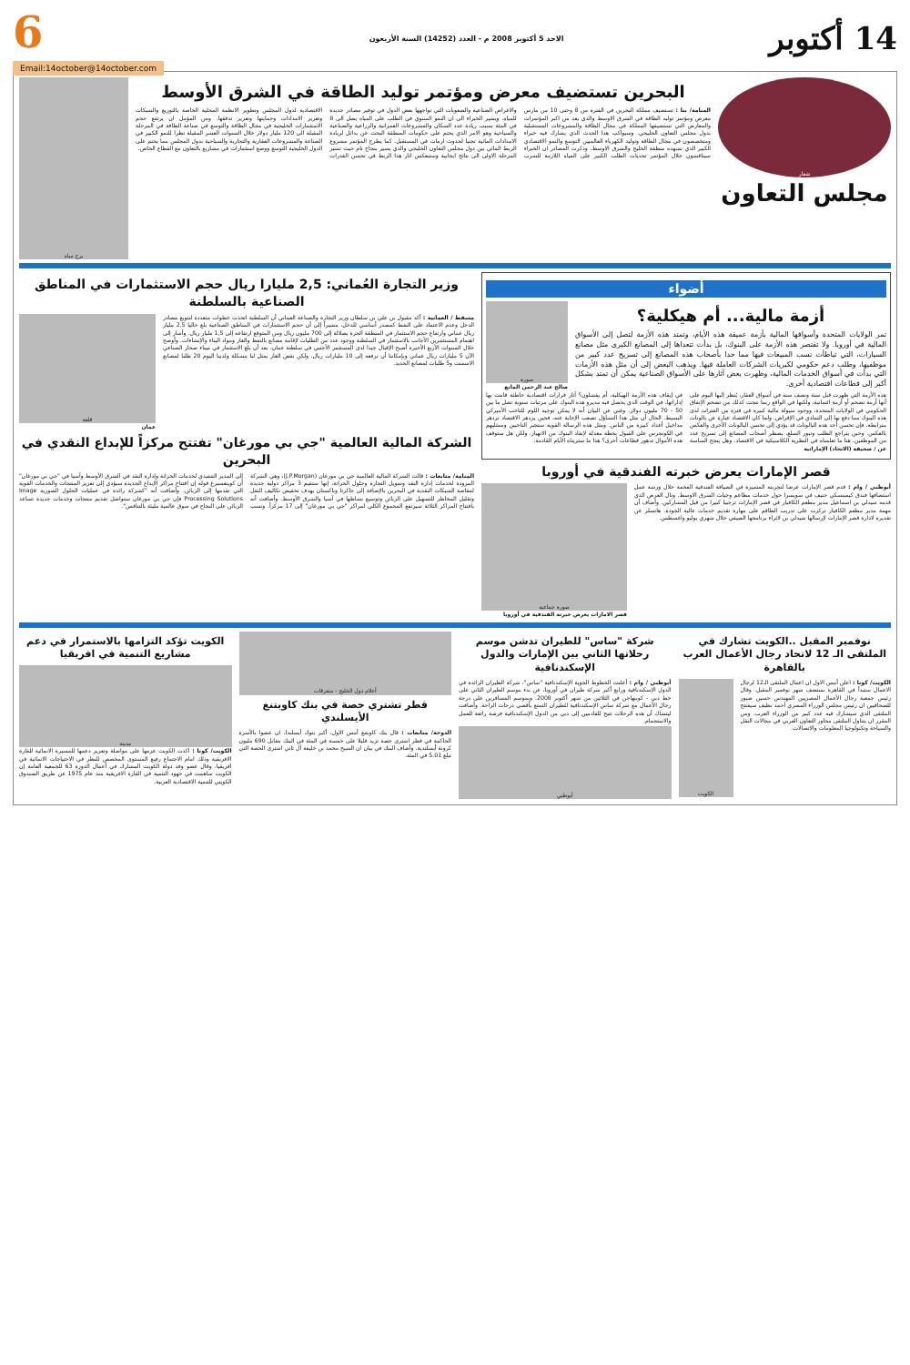14 أكتوبر
الاحد 5 أكتوبر 2008 م - العدد (14252) السنة الأربعون
6
Email:14october@14october.com
شعار
مجلس التعاون
البحرين تستضيف معرض ومؤتمر توليد الطاقة في الشرق الأوسط
المنامة/ بنا : تستضيف مملكة البحرين في الفترة من 8 وحتى 10 من مارس معرض ومؤتمر توليد الطاقة في الشرق الاوسط والذي يعد من اكبر المؤتمرات والمعارض التي تستضيفها المملكة في مجال الطاقة والمشروعات المستقبلية بدول مجلس التعاون الخليجي. وسيواكب هذا الحدث الذي يشارك فيه خبراء ومتخصصون في مجال الطاقة وتوليد الكهرباء العالميين التوسع والنمو الاقتصادي الكبير الذي تشهده منطقة الخليج والشرق الاوسط. وذكرت المصادر ان الخبراء سيناقشون خلال المؤتمر تحديات الطلب الكبير على المياه اللازمة للشرب والاغراض الصناعية والصعوبات التي تواجهها بعض الدول في توفير مصادر جديدة للمياه. ويشير الخبراء الى ان النمو السنوي في الطلب على المياه يصل الى 8 في المئة بسبب زيادة عدد السكان والمشروعات العمرانية والزراعية والصناعية والسياحية وهو الامر الذي يحتم على حكومات المنطقة البحث عن بدائل لزيادة الامدادات المائية تجنبا لحدوث ازمات في المستقبل. كما يطرح المؤتمر مشروع الربط المائي بين دول مجلس التعاون الخليجي والذي يسير بنجاح تام حيث تشير المرحلة الاولى الى نتائج ايجابية وستنعكس اثار هذا الربط في تحسن القدرات الاقتصادية لدول المجلس وتطوير الانظمة المحلية الخاصة بالتوزيع والشبكات وتعزيز الامدادات وحمايتها وتعزيز تدفقها. ومن المؤمل ان يرتفع حجم الاستثمارات الخليجية في مجال الطاقة والتوسع في صناعة الطاقة في المرحلة المقبلة الى 120 مليار دولار خلال السنوات العشر المقبلة نظرا للنمو الكبير في الصناعة والمشروعات العقارية والتجارية والسياحية بدول المجلس مما يحتم على الدول الخليجية التوسع ووضع استثمارات في مشاريع بالتعاون مع القطاع الخاص.
برج مياه
أضواء
أزمة مالية... أم هيكلية؟
تمر الولايات المتحدة وأسواقها المالية بأزمة عميقة هذه الأيام، وتمتد هذه الأزمة لتصل إلى الأسواق المالية في أوروبا. ولا تقتصر هذه الأزمة على البنوك، بل بدأت تتعداها إلى المصانع الكبرى مثل مصانع السيارات، التي تباطأت نسب المبيعات فيها مما حدا بأصحاب هذه المصانع إلى تسريح عدد كبير من موظفيها، وطلب دعم حكومي لكبريات الشركات العاملة فيها. ويذهب البعض إلى أن مثل هذه الأزمات التي بدأت في أسواق الخدمات المالية، وظهرت بعض آثارها على الأسواق الصناعية يمكن أن تمتد بشكل أكبر إلى قطاعات اقتصادية أخرى.
صورة
صالح عبد الرحمن المانع
هذه الأزمة التي ظهرت قبل سنة ونصف سنة في أسواق العقار، يُنظر إليها اليوم على أنها أزمة تضخم أو أزمة ائتمانية، ولكنها في الواقع ربما نتجت كذلك من تضخم الإنفاق الحكومي في الولايات المتحدة، ووجود سيولة مالية كبيرة في فترة من الفترات لدى هذه البنوك مما دفع بها إلى التمادي في الإقراض. ولما كان الاقتصاد عبارة عن بالونات مترابطة، فإن تحسن أحد هذه البالونات قد يؤدي إلى تحسن البالونات الأخرى والعكس بالعكس. وحين يتراجع الطلب وتبور السلع، يضطر أصحاب المصانع إلى تسريح عدد من الموظفين. هنا ما تعلمناه في النظرية الكلاسيكية في الاقتصاد. وهل ينجح الساسة في إيقاف هذه الأزمة الهيكلية، أم يفشلون؟ آثار قرارات اقتصادية خاطئة قامت بها إداراتها، في الوقت الذي يحصل فيه مديرو هذه البنوك على مرتبات سنوية تصل ما بين 50 - 70 مليون دولار. وغني عن البيان أنه لا يمكن توجيه اللوم للناخب الأميركي البسيط. الحال أن مثل هذا التساؤل تصعب الإجابة عنه، فحين يزدهر الاقتصاد تزدهر مداخيل أعداد كبيرة من الناس. ومثل هذه الرسالة القوية ستجبر الناخبين وممثليهم في الكونجرس على القبول بخطة معدلة لإنقاذ البنوك من الانهيار. ولكن هل ستوقف هذه الأموال تدهور قطاعات أخرى؟ هذا ما ستريناه الأيام القادمة.
عن / صحيفة (الاتحاد) الإماراتية
قصر الإمارات يعرض خبرته الفندقية في أوروبا
أبوظبي / وام : قدم قصر الإمارات عرضا لتجربته المتميزة في الضيافة الفندقية الفخمة خلال ورشة عمل استضافها فندق كيمبنسكي جنيف في سويسرا حول خدمات مطاعم وجبات الشرق الاوسط. ونال العرض الذي قدمه شيدلي بن اسماعيل مدير مطعم الكافيار في قصر الإمارات ترحيبا كبيرا من قبل المشاركين. وأضاف أن مهمة مدير مطعم الكافيار تركزت على تدريب الطاقم على مهارة تقديم خدمات عالية الجودة. هانسلر عن تقديره لادارة قصر الإمارات لإرسالها شيدلي بن لاثراء برنامجها الصيفي خلال شهري يوليو واغسطس.
صورة جماعية
قصر الامارات يعرض خبرته الفندقية في أوروبا
وزير التجارة العُماني: 2,5 مليارا ريال حجم الاستثمارات في المناطق الصناعية بالسلطنة
مسقط / العمانية : أكد مقبول بن علي بن سلطان وزير التجارة والصناعة العماني أن السلطنة اتخذت خطوات متعددة لتنويع مصادر الدخل وعدم الاعتماد على النفط كمصدر أساسي للدخل، مشيراً إلى أن حجم الاستثمارات في المناطق الصناعية بلغ حاليا 2,5 مليار ريال عماني وارتفاع حجم الاستثمار في المنطقة الحرة بصلالة إلى 700 مليون ريال ومن المتوقع ارتفاعه إلى 1,5 مليار ريال. وأشار إلى اهتمام المستثمرين الأجانب بالاستثمار في السلطنة ووجود عدد من الطلبات لإقامة مصانع بالنفط والغاز ومواد البناء والإنشاءات. وأوضح خلال السنوات الأربع الأخيرة أصبح الإقبال جيدا لدى المستثمر الأجنبي في سلطنة عمان، بعد أن بلغ الاستثمار في ميناء صحار الصناعي الآن 5 مليارات ريال عماني وبإمكاننا أن نرفعه إلى 10 مليارات ريال، ولكن نقص الغاز يمثل لنا مشكلة ولدينا اليوم 20 طلبا لمصانع الاسمنت و5 طلبات لمصانع الحديد.
قلعة
عمان
الشركة المالية العالمية "جي بي مورغان" تفتتح مركزاً للإبداع النقدي في البحرين
المنامة/ متابعات : قالت الشركة المالية العالمية جي بي مورغان (J.P.Morgan)، وهي الشركة المزودة لخدمات إدارة النقد وتمويل التجارة وحلول الخزانة، إنها ستقيم 3 مراكز دولية جديدة لمقاصة الشيكات النقدية في البحرين بالإضافة إلى جاكرتا وباكستان بهدف تخفيض تكاليف النقل وتقليل المخاطر للتسهيل على الزبائن وتوسيع نشاطها في آسيا والشرق الأوسط. وأضافت أنه بافتتاح المراكز الثلاثة سيرتفع المجموع الكلي لمراكز "جي بي مورغان" إلى 17 مركزاً. ونسب إلى المدير التنفيذي لخدمات الخزانة وإدارة النقد في الشرق الأوسط وآسيا في "جي بي مورغان" أن كوينغسبرغ قوله إن افتتاح مراكز الإبداع الجديدة سيؤدي إلى تعزيز المنتجات والخدمات القوية التي نقدمها إلى الزبائن. وأضافت أنه "كشركة رائدة في عمليات الحلول الصورية Image Processing Solutions فإن جي بي مورغان ستواصل تقديم منتجات وخدمات جديدة تساعد الزبائن على النجاح في سوق عالمية مليئة بالتنافس".
نوفمبر المقبل ..الكويت تشارك في الملتقى الـ 12 لاتحاد رجال الأعمال العرب بالقاهرة
الكويت/ كونا : اعلن أمس الاول ان اعمال الملتقى الـ12 لرجال الاعمال ستبدأ في القاهرة بمنتصف شهر نوفمبر المقبل. وقال رئيس جمعية رجال الأعمال المصريين المهندس حسين صبور للصحافيين ان رئيس مجلس الوزراء المصري أحمد نظيف سيفتتح الملتقى الذي سيشارك فيه عدد كبير من الوزراء العرب. ومن المقرر ان يتناول الملتقى محاور التعاون العربي في مجالات النقل والسياحة وتكنولوجيا المعلومات والاتصالات.
الكويت
شركة "ساس" للطيران تدشن موسم رحلاتها الثاني بين الإمارات والدول الإسكندنافية
أبوظبي / وام : أعلنت الخطوط الجوية الإسكندنافية "ساس"، شركة الطيران الرائدة في الدول الإسكندنافية ورابع أكبر شركة طيران في أوروبا، عن بدء موسم الطيران الثاني على خط دبي - كوبنهاجن في الثلاثين من شهر أكتوبر 2008. وبموسم المسافرين على درجة رجال الأعمال مع شركة ساس الإسكندنافية للطيران التمتع بأقصى درجات الراحة. وأضافت ليتشاك أن هذه الرحلات تتيح للقادمين إلى دبي من الدول الإسكندنافية فرصة رائعة للعمل والاستجمام.
أبوظبي
أعلام دول الخليج - متفرقات
قطر تشتري حصة في بنك كاوبتنغ الأيسلندي
الدوحة/ متابعات : قال بنك كاوبتنغ أمس الاول، أكبر بنوك أيسلندا، ان عضوا بالأسرة الحاكمة في قطر اشترى حصة تزيد قليلا على خمسة في المئة في البنك مقابل 690 مليون كرونة أيسلندية. وأضاف البنك في بيان ان الشيخ محمد بن خليفة آل ثاني اشترى الحصة التي تبلغ 5.01 في المئة.
الكويت تؤكد التزامها بالاستمرار في دعم مشاريع التنمية في افريقيا
مدينة
الكويت/ كونا : اكدت الكويت عزمها على مواصلة وتعزيز دعمها للمسيرة الانمائية للقارة الافريقية وذلك امام الاجتماع رفيع المستوى المخصص للنظر في الاحتياجات الانمائية في افريقيا. وقال عضو وفد دولة الكويت المشارك في أعمال الدورة 63 للجمعية العامة إن الكويت ساهمت في جهود التنمية في القارة الافريقية منذ عام 1975 عن طريق الصندوق الكويتي للتنمية الاقتصادية العربية.